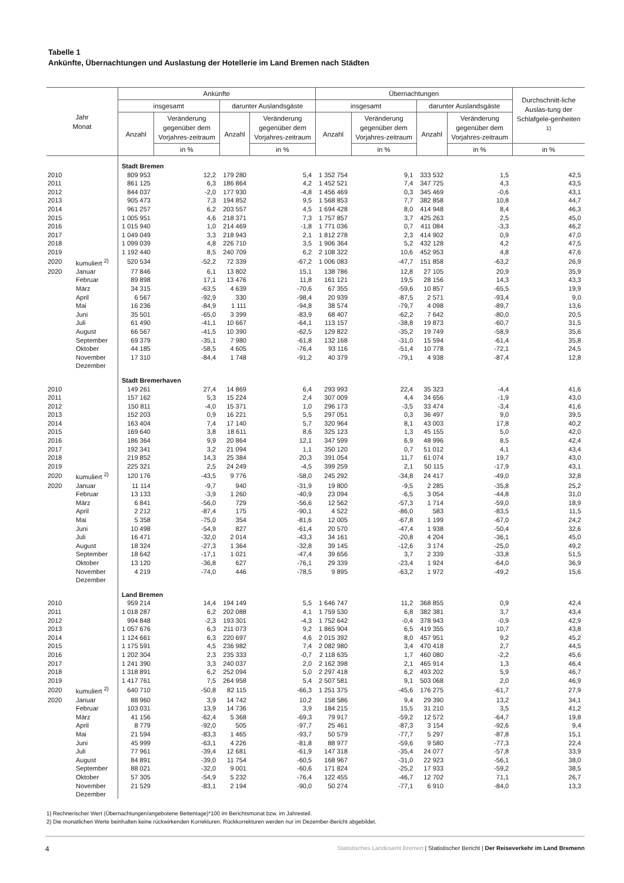Tabelle 1
Ankünfte, Übernachtungen und Auslastung der Hotellerie im Land Bremen nach Städten
| Jahr Monat | | Ankünfte | | | | Übernachtungen | | | | Durchschnitt-liche Auslas-tung der Schlafgele-genheiten <sup>1)</sup> |
| --- | --- | --- | --- | --- | --- | --- | --- | --- | --- | --- |
| | | insgesamt | | darunter Auslandsgäste | | insgesamt | | darunter Auslandsgäste | | |
| | | Anzahl | Veränderung gegenüber dem Vorjahres-zeitraum | Anzahl | Veränderung gegenüber dem Vorjahres-zeitraum | Anzahl | Veränderung gegenüber dem Vorjahres-zeitraum | Anzahl | Veränderung gegenüber dem Vorjahres-zeitraum | |
| | | | in % | | in % | | in % | | in % | in % |
| | | Stadt Bremen | | | | | | | | |
| 2010 | | 809 953 | 12,2 | 179 280 | 5,4 | 1 352 754 | 9,1 | 333 532 | 1,5 | 42,5 |
| 2011 | | 861 125 | 6,3 | 186 864 | 4,2 | 1 452 521 | 7,4 | 347 725 | 4,3 | 43,5 |
| 2012 | | 844 037 | -2,0 | 177 930 | -4,8 | 1 456 469 | 0,3 | 345 469 | -0,6 | 43,1 |
| 2013 | | 905 473 | 7,3 | 194 852 | 9,5 | 1 568 853 | 7,7 | 382 858 | 10,8 | 44,7 |
| 2014 | | 961 257 | 6,2 | 203 557 | 4,5 | 1 694 428 | 8,0 | 414 948 | 8,4 | 46,3 |
| 2015 | | 1 005 951 | 4,6 | 218 371 | 7,3 | 1 757 857 | 3,7 | 425 263 | 2,5 | 45,0 |
| 2016 | | 1 015 940 | 1,0 | 214 469 | -1,8 | 1 771 036 | 0,7 | 411 084 | -3,3 | 46,2 |
| 2017 | | 1 049 049 | 3,3 | 218 943 | 2,1 | 1 812 278 | 2,3 | 414 902 | 0,9 | 47,0 |
| 2018 | | 1 099 039 | 4,8 | 226 710 | 3,5 | 1 906 364 | 5,2 | 432 128 | 4,2 | 47,5 |
| 2019 | | 1 192 440 | 8,5 | 240 709 | 6,2 | 2 108 322 | 10,6 | 452 953 | 4,8 | 47,6 |
| 2020 | kumuliert <sup>2)</sup> | 520 534 | -52,2 | 72 339 | -67,2 | 1 006 083 | -47,7 | 151 858 | -63,2 | 26,9 |
| 2020 | Januar | 77 846 | 6,1 | 13 802 | 15,1 | 138 786 | 12,8 | 27 105 | 20,9 | 35,9 |
| | Februar | 89 898 | 17,1 | 13 476 | 11,8 | 161 121 | 19,5 | 28 156 | 14,3 | 43,3 |
| | März | 34 315 | -63,5 | 4 639 | -70,6 | 67 355 | -59,6 | 10 857 | -65,5 | 19,9 |
| | April | 6 567 | -92,9 | 330 | -98,4 | 20 939 | -87,5 | 2 571 | -93,4 | 9,0 |
| | Mai | 16 236 | -84,9 | 1 111 | -94,8 | 38 574 | -79,7 | 4 098 | -89,7 | 13,6 |
| | Juni | 35 501 | -65,0 | 3 399 | -83,9 | 68 407 | -62,2 | 7 642 | -80,0 | 20,5 |
| | Juli | 61 490 | -41,1 | 10 667 | -64,1 | 113 157 | -38,8 | 19 873 | -60,7 | 31,5 |
| | August | 66 567 | -41,5 | 10 390 | -62,5 | 129 822 | -35,2 | 19 749 | -58,9 | 35,6 |
| | September | 69 379 | -35,1 | 7 980 | -61,8 | 132 168 | -31,0 | 15 594 | -61,4 | 35,8 |
| | Oktober | 44 185 | -58,5 | 4 605 | -76,4 | 93 116 | -51,4 | 10 778 | -72,1 | 24,5 |
| | November | 17 310 | -84,4 | 1 748 | -91,2 | 40 379 | -79,1 | 4 938 | -87,4 | 12,8 |
| | Dezember | | | | | | | | | |
| | | Stadt Bremerhaven | | | | | | | | |
| 2010 | | 149 261 | 27,4 | 14 869 | 6,4 | 293 993 | 22,4 | 35 323 | -4,4 | 41,6 |
| 2011 | | 157 162 | 5,3 | 15 224 | 2,4 | 307 009 | 4,4 | 34 656 | -1,9 | 43,0 |
| 2012 | | 150 811 | -4,0 | 15 371 | 1,0 | 296 173 | -3,5 | 33 474 | -3,4 | 41,6 |
| 2013 | | 152 203 | 0,9 | 16 221 | 5,5 | 297 051 | 0,3 | 36 497 | 9,0 | 39,5 |
| 2014 | | 163 404 | 7,4 | 17 140 | 5,7 | 320 964 | 8,1 | 43 003 | 17,8 | 40,2 |
| 2015 | | 169 640 | 3,8 | 18 611 | 8,6 | 325 123 | 1,3 | 45 155 | 5,0 | 42,0 |
| 2016 | | 186 364 | 9,9 | 20 864 | 12,1 | 347 599 | 6,9 | 48 996 | 8,5 | 42,4 |
| 2017 | | 192 341 | 3,2 | 21 094 | 1,1 | 350 120 | 0,7 | 51 012 | 4,1 | 43,4 |
| 2018 | | 219 852 | 14,3 | 25 384 | 20,3 | 391 054 | 11,7 | 61 074 | 19,7 | 43,0 |
| 2019 | | 225 321 | 2,5 | 24 249 | -4,5 | 399 259 | 2,1 | 50 115 | -17,9 | 43,1 |
| 2020 | kumuliert <sup>2)</sup> | 120 176 | -43,5 | 9 776 | -58,0 | 245 292 | -34,8 | 24 417 | -49,0 | 32,8 |
| 2020 | Januar | 11 114 | -9,7 | 940 | -31,9 | 19 800 | -9,5 | 2 285 | -35,8 | 25,2 |
| | Februar | 13 133 | -3,9 | 1 260 | -40,9 | 23 094 | -6,5 | 3 054 | -44,8 | 31,0 |
| | März | 6 841 | -56,0 | 729 | -56,6 | 12 562 | -57,3 | 1 714 | -59,0 | 18,9 |
| | April | 2 212 | -87,4 | 175 | -90,1 | 4 522 | -86,0 | 583 | -83,5 | 11,5 |
| | Mai | 5 358 | -75,0 | 354 | -81,6 | 12 005 | -67,8 | 1 199 | -67,0 | 24,2 |
| | Juni | 10 498 | -54,9 | 827 | -61,4 | 20 570 | -47,4 | 1 938 | -50,4 | 32,6 |
| | Juli | 16 471 | -32,0 | 2 014 | -43,3 | 34 161 | -20,8 | 4 204 | -36,1 | 45,0 |
| | August | 18 324 | -27,3 | 1 364 | -32,8 | 39 145 | -12,6 | 3 174 | -25,0 | 49,2 |
| | September | 18 642 | -17,1 | 1 021 | -47,4 | 39 656 | 3,7 | 2 339 | -33,8 | 51,5 |
| | Oktober | 13 120 | -36,8 | 627 | -76,1 | 29 339 | -23,4 | 1 924 | -64,0 | 36,9 |
| | November | 4 219 | -74,0 | 446 | -78,5 | 9 895 | -63,2 | 1 972 | -49,2 | 15,6 |
| | Dezember | | | | | | | | | |
| | | Land Bremen | | | | | | | | |
| 2010 | | 959 214 | 14,4 | 194 149 | 5,5 | 1 646 747 | 11,2 | 368 855 | 0,9 | 42,4 |
| 2011 | | 1 018 287 | 6,2 | 202 088 | 4,1 | 1 759 530 | 6,8 | 382 381 | 3,7 | 43,4 |
| 2012 | | 994 848 | -2,3 | 193 301 | -4,3 | 1 752 642 | -0,4 | 378 943 | -0,9 | 42,9 |
| 2013 | | 1 057 676 | 6,3 | 211 073 | 9,2 | 1 865 904 | 6,5 | 419 355 | 10,7 | 43,8 |
| 2014 | | 1 124 661 | 6,3 | 220 697 | 4,6 | 2 015 392 | 8,0 | 457 951 | 9,2 | 45,2 |
| 2015 | | 1 175 591 | 4,5 | 236 982 | 7,4 | 2 082 980 | 3,4 | 470 418 | 2,7 | 44,5 |
| 2016 | | 1 202 304 | 2,3 | 235 333 | -0,7 | 2 118 635 | 1,7 | 460 080 | -2,2 | 45,6 |
| 2017 | | 1 241 390 | 3,3 | 240 037 | 2,0 | 2 162 398 | 2,1 | 465 914 | 1,3 | 46,4 |
| 2018 | | 1 318 891 | 6,2 | 252 094 | 5,0 | 2 297 418 | 6,2 | 493 202 | 5,9 | 46,7 |
| 2019 | | 1 417 761 | 7,5 | 264 958 | 5,4 | 2 507 581 | 9,1 | 503 068 | 2,0 | 46,9 |
| 2020 | kumuliert <sup>2)</sup> | 640 710 | -50,8 | 82 115 | -66,3 | 1 251 375 | -45,6 | 176 275 | -61,7 | 27,9 |
| 2020 | Januar | 88 960 | 3,9 | 14 742 | 10,2 | 158 586 | 9,4 | 29 390 | 13,2 | 34,1 |
| | Februar | 103 031 | 13,9 | 14 736 | 3,9 | 184 215 | 15,5 | 31 210 | 3,5 | 41,2 |
| | März | 41 156 | -62,4 | 5 368 | -69,3 | 79 917 | -59,2 | 12 572 | -64,7 | 19,8 |
| | April | 8 779 | -92,0 | 505 | -97,7 | 25 461 | -87,3 | 3 154 | -92,6 | 9,4 |
| | Mai | 21 594 | -83,3 | 1 465 | -93,7 | 50 579 | -77,7 | 5 297 | -87,8 | 15,1 |
| | Juni | 45 999 | -63,1 | 4 226 | -81,8 | 88 977 | -59,6 | 9 580 | -77,3 | 22,4 |
| | Juli | 77 961 | -39,4 | 12 681 | -61,9 | 147 318 | -35,4 | 24 077 | -57,8 | 33,9 |
| | August | 84 891 | -39,0 | 11 754 | -60,5 | 168 967 | -31,0 | 22 923 | -56,1 | 38,0 |
| | September | 88 021 | -32,0 | 9 001 | -60,6 | 171 824 | -25,2 | 17 933 | -59,2 | 38,5 |
| | Oktober | 57 305 | -54,9 | 5 232 | -76,4 | 122 455 | -46,7 | 12 702 | 71,1 | 26,7 |
| | November | 21 529 | -83,1 | 2 194 | -90,0 | 50 274 | -77,1 | 6 910 | -84,0 | 13,3 |
| | Dezember | | | | | | | | | |
1) Rechnerischer Wert (Übernachtungen/angebotene Bettentage)*100 im Berichtsmonat bzw. im Jahresteil.
2) Die monatlichen Werte beinhalten keine rückwirkenden Korrekturen. Rückkorrekturen werden nur im Dezember-Bericht abgebildet.
4 Statistisches Landesamt Bremen | Statistischer Bericht | Der Reiseverkehr im Land Bremenn